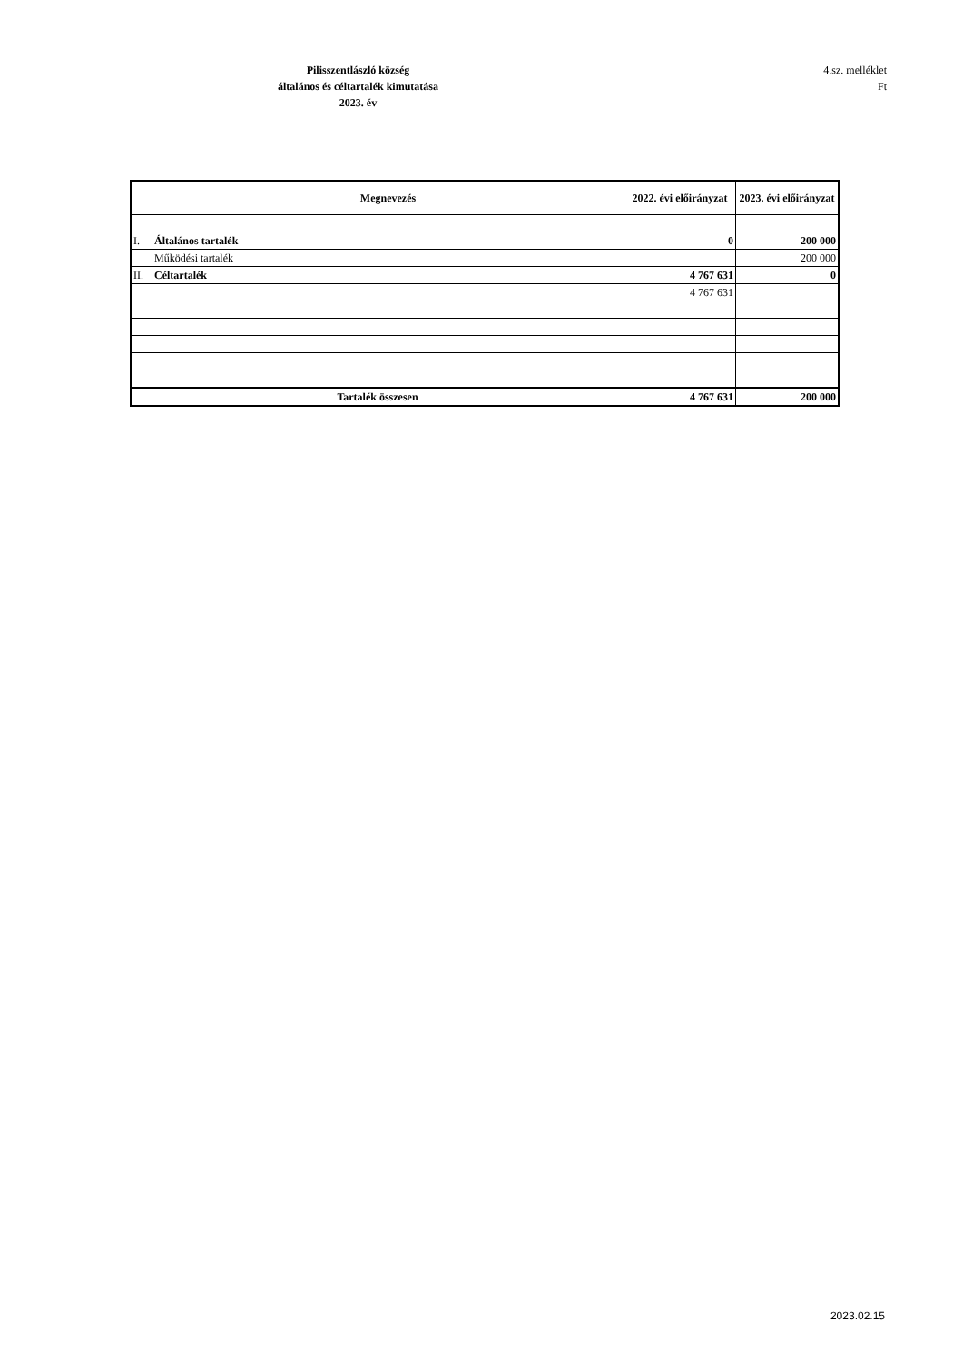Pilisszentlászló község
általános és céltartalék kimutatása
2023. év
4.sz. melléklet
Ft
| | Megnevezés | 2022. évi előirányzat | 2023. évi előirányzat |
| --- | --- | --- | --- |
| I. | Általános tartalék | 0 | 200 000 |
| | Működési tartalék | | 200 000 |
| II. | Céltartalék | 4 767 631 | 0 |
| | | 4 767 631 | |
| Tartalék összesen | | 4 767 631 | 200 000 |
2023.02.15